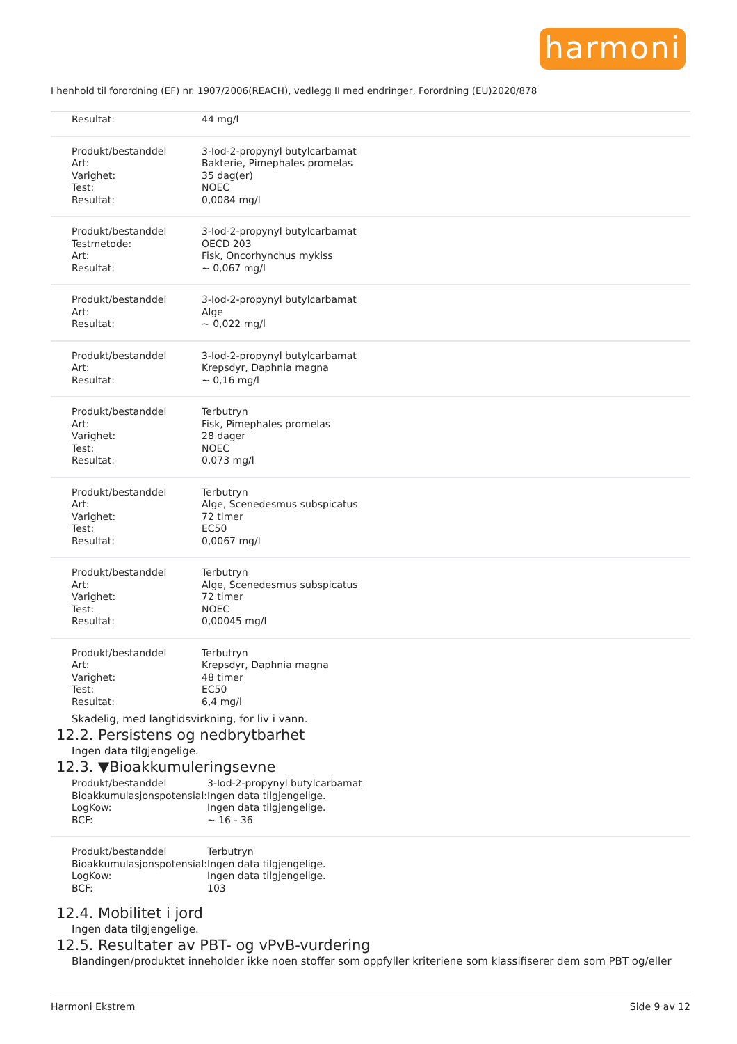harmoni
I henhold til forordning (EF) nr. 1907/2006(REACH), vedlegg II med endringer, Forordning (EU)2020/878
| Resultat: | 44 mg/l |
| Produkt/bestanddel | 3-Iod-2-propynyl butylcarbamat |
| Art: | Bakterie, Pimephales promelas |
| Varighet: | 35 dag(er) |
| Test: | NOEC |
| Resultat: | 0,0084 mg/l |
| Produkt/bestanddel | 3-Iod-2-propynyl butylcarbamat |
| Testmetode: | OECD 203 |
| Art: | Fisk, Oncorhynchus mykiss |
| Resultat: | ~ 0,067 mg/l |
| Produkt/bestanddel | 3-Iod-2-propynyl butylcarbamat |
| Art: | Alge |
| Resultat: | ~ 0,022 mg/l |
| Produkt/bestanddel | 3-Iod-2-propynyl butylcarbamat |
| Art: | Krepsdyr, Daphnia magna |
| Resultat: | ~ 0,16 mg/l |
| Produkt/bestanddel | Terbutryn |
| Art: | Fisk, Pimephales promelas |
| Varighet: | 28 dager |
| Test: | NOEC |
| Resultat: | 0,073 mg/l |
| Produkt/bestanddel | Terbutryn |
| Art: | Alge, Scenedesmus subspicatus |
| Varighet: | 72 timer |
| Test: | EC50 |
| Resultat: | 0,0067 mg/l |
| Produkt/bestanddel | Terbutryn |
| Art: | Alge, Scenedesmus subspicatus |
| Varighet: | 72 timer |
| Test: | NOEC |
| Resultat: | 0,00045 mg/l |
| Produkt/bestanddel | Terbutryn |
| Art: | Krepsdyr, Daphnia magna |
| Varighet: | 48 timer |
| Test: | EC50 |
| Resultat: | 6,4 mg/l |
Skadelig, med langtidsvirkning, for liv i vann.
12.2. Persistens og nedbrytbarhet
Ingen data tilgjengelige.
12.3. ▼Bioakkumuleringsevne
| Produkt/bestanddel | 3-Iod-2-propynyl butylcarbamat |
| Bioakkumulasjonspotensial: | Ingen data tilgjengelige. |
| LogKow: | Ingen data tilgjengelige. |
| BCF: | ~ 16 - 36 |
| Produkt/bestanddel | Terbutryn |
| Bioakkumulasjonspotensial: | Ingen data tilgjengelige. |
| LogKow: | Ingen data tilgjengelige. |
| BCF: | 103 |
12.4. Mobilitet i jord
Ingen data tilgjengelige.
12.5. Resultater av PBT- og vPvB-vurdering
Blandingen/produktet inneholder ikke noen stoffer som oppfyller kriteriene som klassifiserer dem som PBT og/eller
Harmoni Ekstrem Side 9 av 12